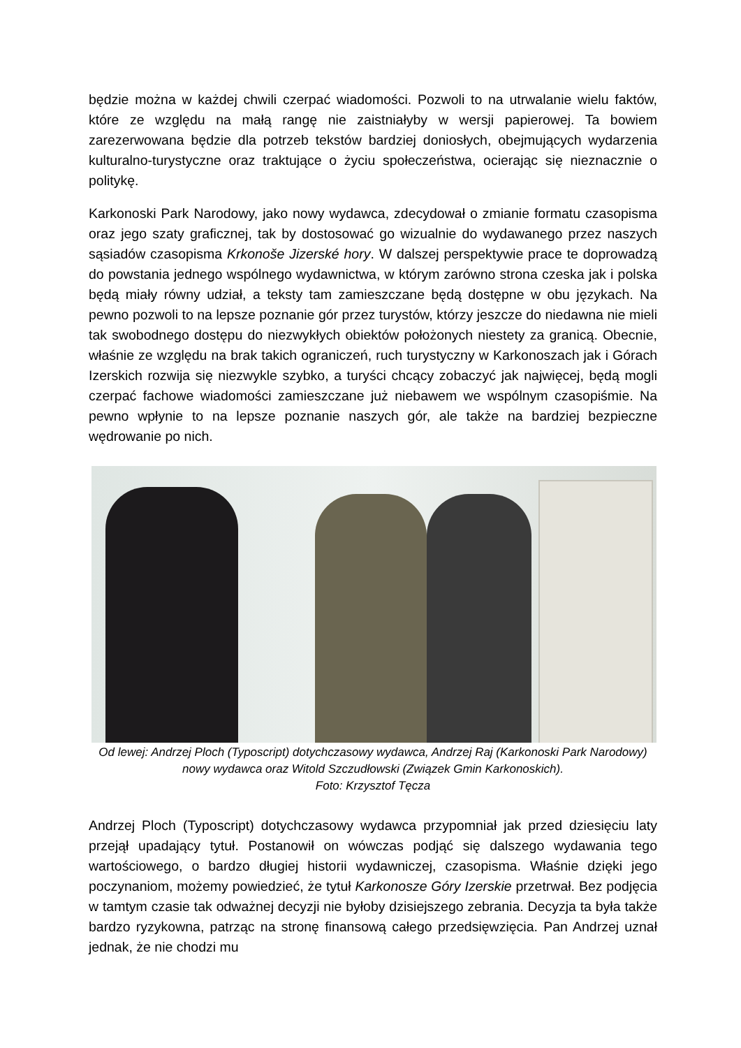będzie można w każdej chwili czerpać wiadomości. Pozwoli to na utrwalanie wielu faktów, które ze względu na małą rangę nie zaistniałyby w wersji papierowej. Ta bowiem zarezerwowana będzie dla potrzeb tekstów bardziej doniosłych, obejmujących wydarzenia kulturalno-turystyczne oraz traktujące o życiu społeczeństwa, ocierając się nieznacznie o politykę.
Karkonoski Park Narodowy, jako nowy wydawca, zdecydował o zmianie formatu czasopisma oraz jego szaty graficznej, tak by dostosować go wizualnie do wydawanego przez naszych sąsiadów czasopisma Krkonoše Jizerské hory. W dalszej perspektywie prace te doprowadzą do powstania jednego wspólnego wydawnictwa, w którym zarówno strona czeska jak i polska będą miały równy udział, a teksty tam zamieszczane będą dostępne w obu językach. Na pewno pozwoli to na lepsze poznanie gór przez turystów, którzy jeszcze do niedawna nie mieli tak swobodnego dostępu do niezwykłych obiektów położonych niestety za granicą. Obecnie, właśnie ze względu na brak takich ograniczeń, ruch turystyczny w Karkonoszach jak i Górach Izerskich rozwija się niezwykle szybko, a turyści chcący zobaczyć jak najwięcej, będą mogli czerpać fachowe wiadomości zamieszczane już niebawem we wspólnym czasopiśmie. Na pewno wpłynie to na lepsze poznanie naszych gór, ale także na bardziej bezpieczne wędrowanie po nich.
Od lewej: Andrzej Ploch (Typoscript) dotychczasowy wydawca, Andrzej Raj (Karkonoski Park Narodowy) nowy wydawca oraz Witold Szczudłowski (Związek Gmin Karkonoskich).
Foto: Krzysztof Tęcza
Andrzej Ploch (Typoscript) dotychczasowy wydawca przypomniał jak przed dziesięciu laty przejął upadający tytuł. Postanowił on wówczas podjąć się dalszego wydawania tego wartościowego, o bardzo długiej historii wydawniczej, czasopisma. Właśnie dzięki jego poczynaniom, możemy powiedzieć, że tytuł Karkonosze Góry Izerskie przetrwał. Bez podjęcia w tamtym czasie tak odważnej decyzji nie byłoby dzisiejszego zebrania. Decyzja ta była także bardzo ryzykowna, patrząc na stronę finansową całego przedsięwzięcia. Pan Andrzej uznał jednak, że nie chodzi mu